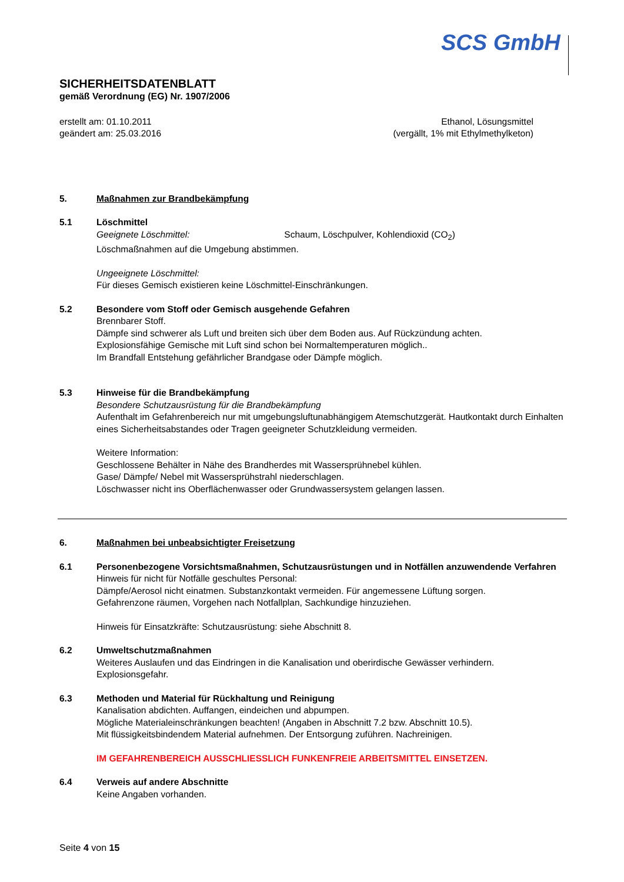SCS GmbH
SICHERHEITSDATENBLATT
gemäß Verordnung (EG) Nr. 1907/2006
erstellt am: 01.10.2011
geändert am: 25.03.2016
Ethanol, Lösungsmittel
(vergällt, 1% mit Ethylmethylketon)
5. Maßnahmen zur Brandbekämpfung
5.1 Löschmittel
Geeignete Löschmittel: Schaum, Löschpulver, Kohlendioxid (CO<sub>2</sub>)
Löschmaßnahmen auf die Umgebung abstimmen.
Ungeeignete Löschmittel:
Für dieses Gemisch existieren keine Löschmittel-Einschränkungen.
5.2 Besondere vom Stoff oder Gemisch ausgehende Gefahren
Brennbarer Stoff.
Dämpfe sind schwerer als Luft und breiten sich über dem Boden aus. Auf Rückzündung achten.
Explosionsfähige Gemische mit Luft sind schon bei Normaltemperaturen möglich..
Im Brandfall Entstehung gefährlicher Brandgase oder Dämpfe möglich.
5.3 Hinweise für die Brandbekämpfung
Besondere Schutzausrüstung für die Brandbekämpfung
Aufenthalt im Gefahrenbereich nur mit umgebungsluftunabhängigem Atemschutzgerät. Hautkontakt durch Einhalten eines Sicherheitsabstandes oder Tragen geeigneter Schutzkleidung vermeiden.
Weitere Information:
Geschlossene Behälter in Nähe des Brandherdes mit Wassersprühnebel kühlen.
Gase/ Dämpfe/ Nebel mit Wassersprühstrahl niederschlagen.
Löschwasser nicht ins Oberflächenwasser oder Grundwassersystem gelangen lassen.
6. Maßnahmen bei unbeabsichtigter Freisetzung
6.1 Personenbezogene Vorsichtsmaßnahmen, Schutzausrüstungen und in Notfällen anzuwendende Verfahren
Hinweis für nicht für Notfälle geschultes Personal:
Dämpfe/Aerosol nicht einatmen. Substanzkontakt vermeiden. Für angemessene Lüftung sorgen.
Gefahrenzone räumen, Vorgehen nach Notfallplan, Sachkundige hinzuziehen.
Hinweis für Einsatzkräfte: Schutzausrüstung: siehe Abschnitt 8.
6.2 Umweltschutzmaßnahmen
Weiteres Auslaufen und das Eindringen in die Kanalisation und oberirdische Gewässer verhindern. Explosionsgefahr.
6.3 Methoden und Material für Rückhaltung und Reinigung
Kanalisation abdichten. Auffangen, eindeichen und abpumpen.
Mögliche Materialeinschränkungen beachten! (Angaben in Abschnitt 7.2 bzw. Abschnitt 10.5).
Mit flüssigkeitsbindendem Material aufnehmen. Der Entsorgung zuführen. Nachreinigen.
IM GEFAHRENBEREICH AUSSCHLIESSLICH FUNKENFREIE ARBEITSMITTEL EINSETZEN.
6.4 Verweis auf andere Abschnitte
Keine Angaben vorhanden.
Seite 4 von 15